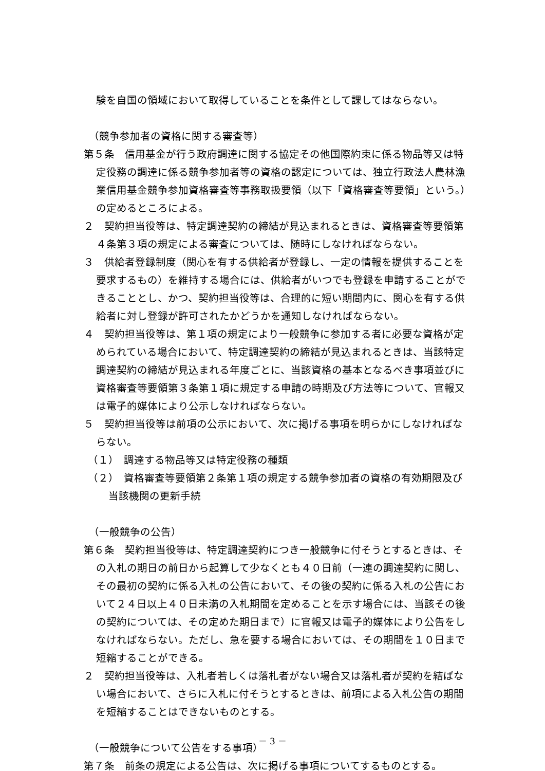験を自国の領域において取得していることを条件として課してはならない。
（競争参加者の資格に関する審査等）
第５条　信用基金が行う政府調達に関する協定その他国際約束に係る物品等又は特定役務の調達に係る競争参加者等の資格の認定については、独立行政法人農林漁業信用基金競争参加資格審査等事務取扱要領（以下「資格審査等要領」という。）の定めるところによる。
２　契約担当役等は、特定調達契約の締結が見込まれるときは、資格審査等要領第４条第３項の規定による審査については、随時にしなければならない。
３　供給者登録制度（関心を有する供給者が登録し、一定の情報を提供することを要求するもの）を維持する場合には、供給者がいつでも登録を申請することができることとし、かつ、契約担当役等は、合理的に短い期間内に、関心を有する供給者に対し登録が許可されたかどうかを通知しなければならない。
４　契約担当役等は、第１項の規定により一般競争に参加する者に必要な資格が定められている場合において、特定調達契約の締結が見込まれるときは、当該特定調達契約の締結が見込まれる年度ごとに、当該資格の基本となるべき事項並びに資格審査等要領第３条第１項に規定する申請の時期及び方法等について、官報又は電子的媒体により公示しなければならない。
５　契約担当役等は前項の公示において、次に掲げる事項を明らかにしなければならない。
（１）　調達する物品等又は特定役務の種類
（２）　資格審査等要領第２条第１項の規定する競争参加者の資格の有効期限及び当該機関の更新手続
（一般競争の公告）
第６条　契約担当役等は、特定調達契約につき一般競争に付そうとするときは、その入札の期日の前日から起算して少なくとも４０日前（一連の調達契約に関し、その最初の契約に係る入札の公告において、その後の契約に係る入札の公告において２４日以上４０日未満の入札期間を定めることを示す場合には、当該その後の契約については、その定めた期日まで）に官報又は電子的媒体により公告をしなければならない。ただし、急を要する場合においては、その期間を１０日まで短縮することができる。
２　契約担当役等は、入札者若しくは落札者がない場合又は落札者が契約を結ばない場合において、さらに入札に付そうとするときは、前項による入札公告の期間を短縮することはできないものとする。
（一般競争について公告をする事項）
第７条　前条の規定による公告は、次に掲げる事項についてするものとする。
－ 3 －